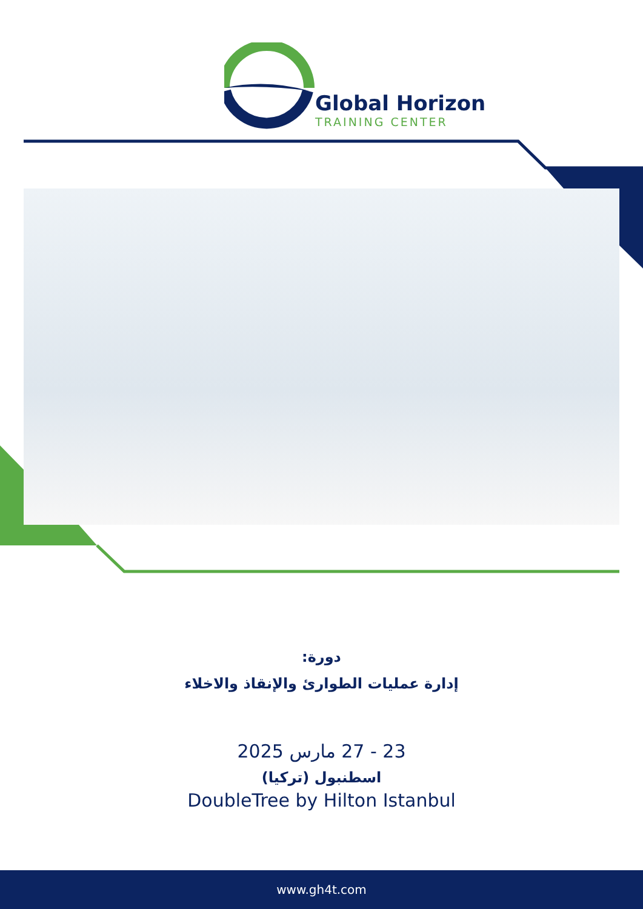Global Horizon
TRAINING CENTER
دورة:
إدارة عمليات الطوارئ والإنقاذ والاخلاء
23 - 27 مارس 2025
اسطنبول (تركيا)
DoubleTree by Hilton Istanbul
www.gh4t.com